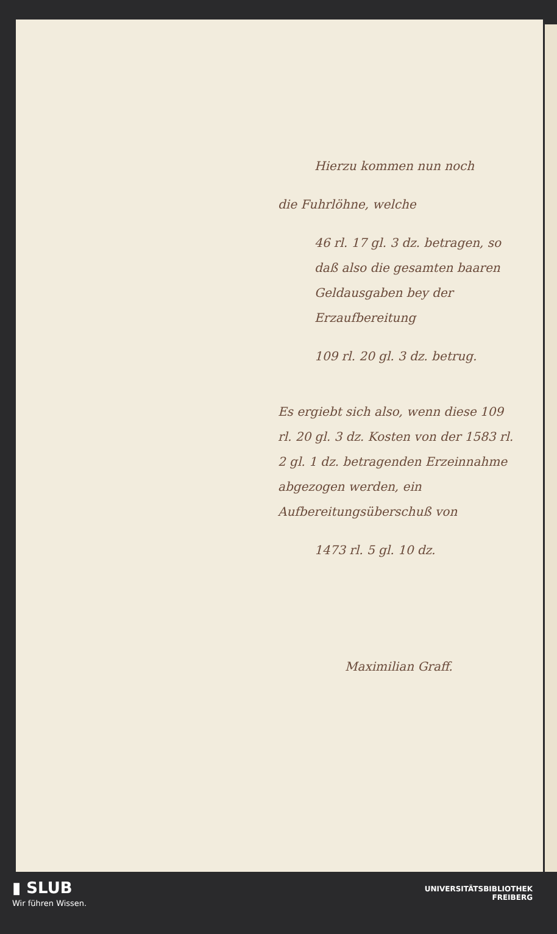Hierzu kommen nun noch
die Fuhrlöhne, welche
46 rl. 17 gl. 3 dz. betragen, so daß also die gesamten baaren Geldausgaben bey der Erzaufbereitung
109 rl. 20 gl. 3 dz. betrug.
Es ergiebt sich also, wenn diese 109 rl. 20 gl. 3 dz. Kosten von der 1583 rl. 2 gl. 1 dz. betragenden Erzeinnahme abgezogen werden, ein Aufbereitungsüberschuß von
1473 rl. 5 gl. 10 dz.
Maximilian Graff.
▮ SLUB
Wir führen Wissen.
UNIVERSITÄTSBIBLIOTHEK
FREIBERG